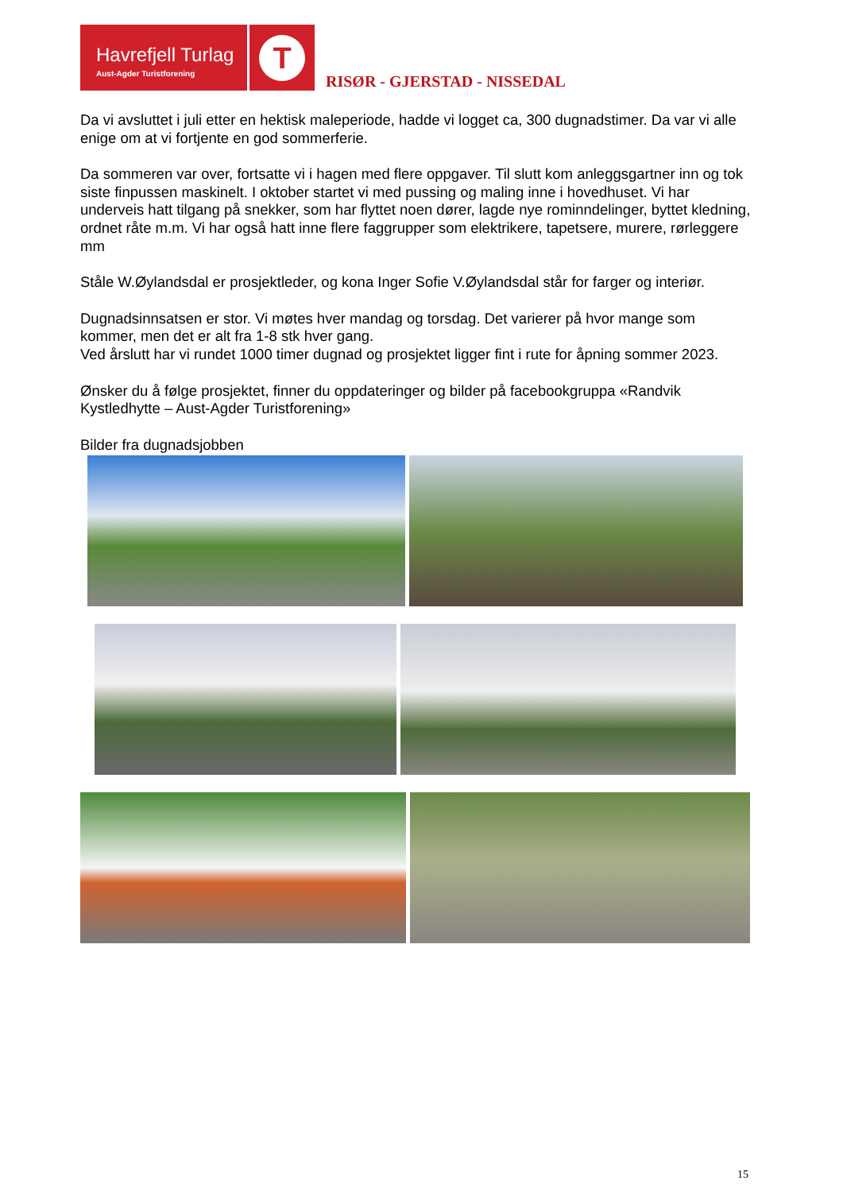Havrefjell Turlag
Aust-Agder Turistforening
T
RISØR - GJERSTAD - NISSEDAL
Da vi avsluttet i juli etter en hektisk maleperiode, hadde vi logget ca, 300 dugnadstimer. Da var vi alle enige om at vi fortjente en god sommerferie.
Da sommeren var over, fortsatte vi i hagen med flere oppgaver. Til slutt kom anleggsgartner inn og tok siste finpussen maskinelt. I oktober startet vi med pussing og maling inne i hovedhuset. Vi har underveis hatt tilgang på snekker, som har flyttet noen dører, lagde nye rominndelinger, byttet kledning, ordnet råte m.m. Vi har også hatt inne flere faggrupper som elektrikere, tapetsere, murere, rørleggere mm
Ståle W.Øylandsdal er prosjektleder, og kona Inger Sofie V.Øylandsdal står for farger og interiør.
Dugnadsinnsatsen er stor. Vi møtes hver mandag og torsdag. Det varierer på hvor mange som kommer, men det er alt fra 1-8 stk hver gang.
Ved årslutt har vi rundet 1000 timer dugnad og prosjektet ligger fint i rute for åpning sommer 2023.
Ønsker du å følge prosjektet, finner du oppdateringer og bilder på facebookgruppa «Randvik Kystledhytte – Aust-Agder Turistforening»
Bilder fra dugnadsjobben
15